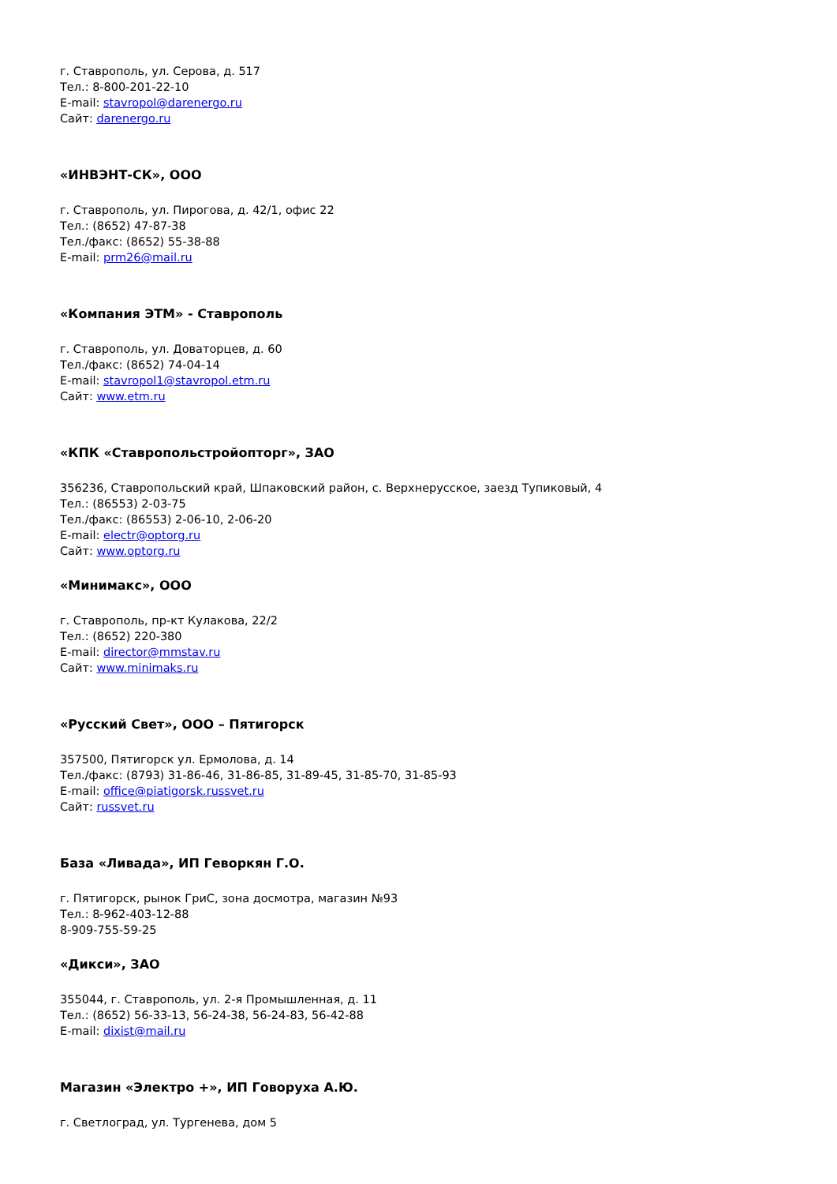г. Ставрополь, ул. Серова, д. 517
Тел.: 8-800-201-22-10
E-mail: stavropol@darenergo.ru
Сайт: darenergo.ru
«ИНВЭНТ-СК», ООО
г. Ставрополь, ул. Пирогова, д. 42/1, офис 22
Тел.: (8652) 47-87-38
Тел./факс: (8652) 55-38-88
E-mail: prm26@mail.ru
«Компания ЭТМ» - Ставрополь
г. Ставрополь, ул. Доваторцев, д. 60
Тел./факс: (8652) 74-04-14
E-mail: stavropol1@stavropol.etm.ru
Сайт: www.etm.ru
«КПК «Ставропольстройопторг», ЗАО
356236, Ставропольский край, Шпаковский район, с. Верхнерусское, заезд Тупиковый, 4
Тел.: (86553) 2-03-75
Тел./факс: (86553) 2-06-10, 2-06-20
E-mail: electr@optorg.ru
Сайт: www.optorg.ru
«Минимакс», ООО
г. Ставрополь, пр-кт Кулакова, 22/2
Тел.: (8652) 220-380
E-mail: director@mmstav.ru
Сайт: www.minimaks.ru
«Русский Свет», ООО – Пятигорск
357500, Пятигорск ул. Ермолова, д. 14
Тел./факс: (8793) 31-86-46, 31-86-85, 31-89-45, 31-85-70, 31-85-93
E-mail: office@piatigorsk.russvet.ru
Сайт: russvet.ru
База «Ливада», ИП Геворкян Г.О.
г. Пятигорск, рынок ГриС, зона досмотра, магазин №93
Тел.: 8-962-403-12-88
8-909-755-59-25
«Дикси», ЗАО
355044, г. Ставрополь, ул. 2-я Промышленная, д. 11
Тел.: (8652) 56-33-13, 56-24-38, 56-24-83, 56-42-88
E-mail: dixist@mail.ru
Магазин «Электро +», ИП Говоруха А.Ю.
г. Светлоград, ул. Тургенева, дом 5